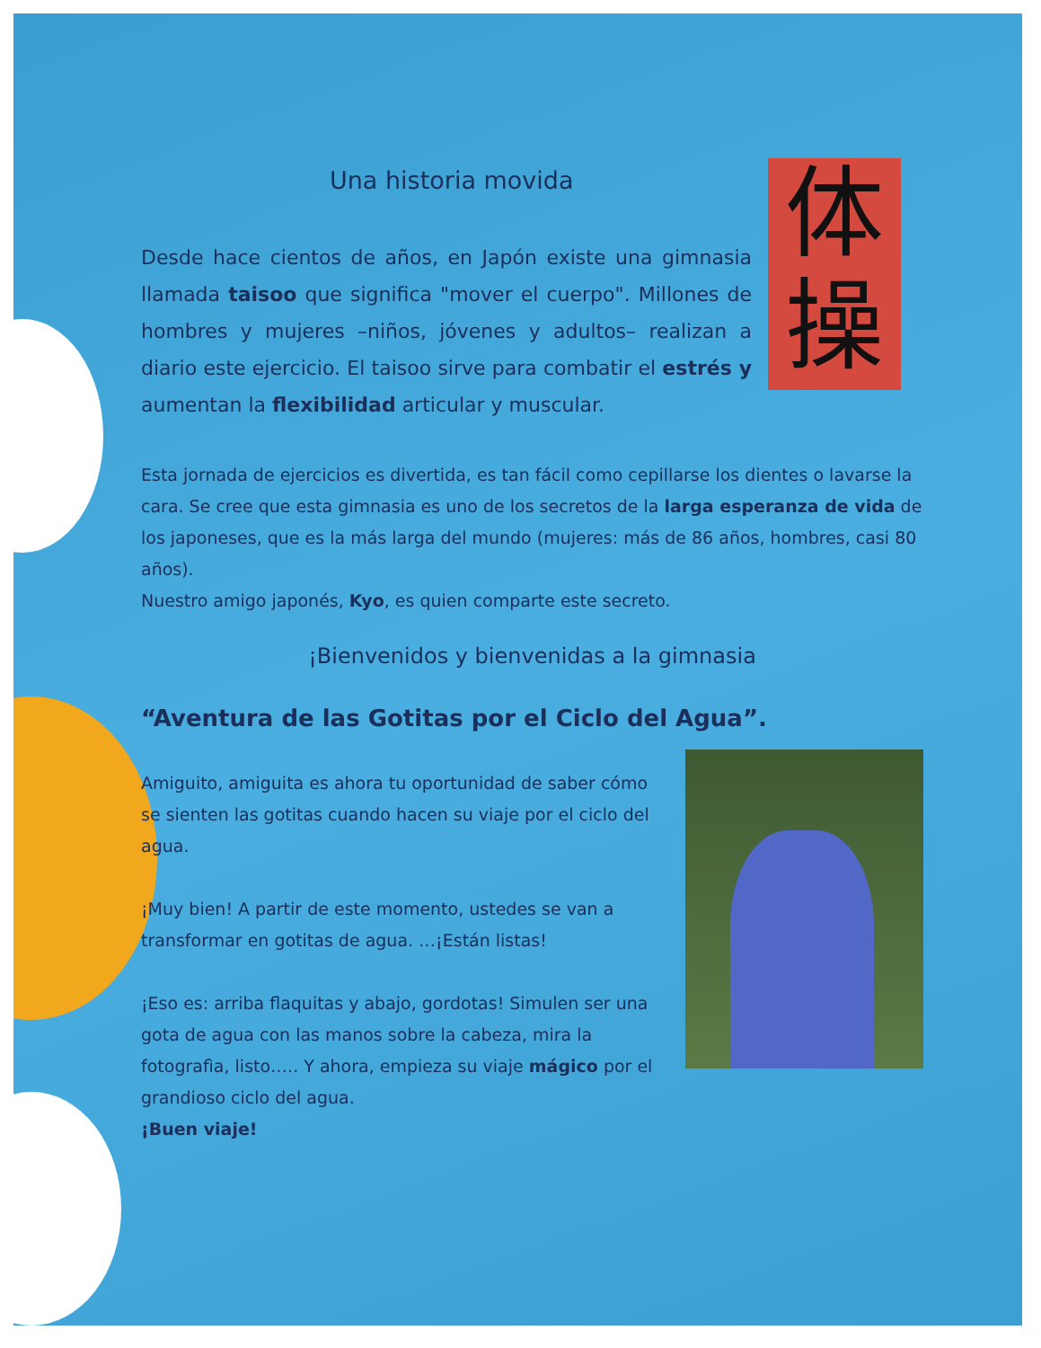Una historia movida
Desde hace cientos de años, en Japón existe una gimnasia llamada taisoo que significa "mover el cuerpo". Millones de hombres y mujeres –niños, jóvenes y adultos– realizan a diario este ejercicio. El taisoo sirve para combatir el estrés y aumentan la flexibilidad articular y muscular.
体
操
Esta jornada de ejercicios es divertida, es tan fácil como cepillarse los dientes o lavarse la cara. Se cree que esta gimnasia es uno de los secretos de la larga esperanza de vida de los japoneses, que es la más larga del mundo (mujeres: más de 86 años, hombres, casi 80 años).
Nuestro amigo japonés, Kyo, es quien comparte este secreto.
¡Bienvenidos y bienvenidas a la gimnasia
“Aventura de las Gotitas por el Ciclo del Agua”.
Amiguito, amiguita es ahora tu oportunidad de saber cómo se sienten las gotitas cuando hacen su viaje por el ciclo del agua.
¡Muy bien! A partir de este momento, ustedes se van a transformar en gotitas de agua. …¡Están listas!
¡Eso es: arriba flaquitas y abajo, gordotas! Simulen ser una gota de agua con las manos sobre la cabeza, mira la fotografìa, listo….. Y ahora, empieza su viaje mágico por el grandioso ciclo del agua.
¡Buen viaje!